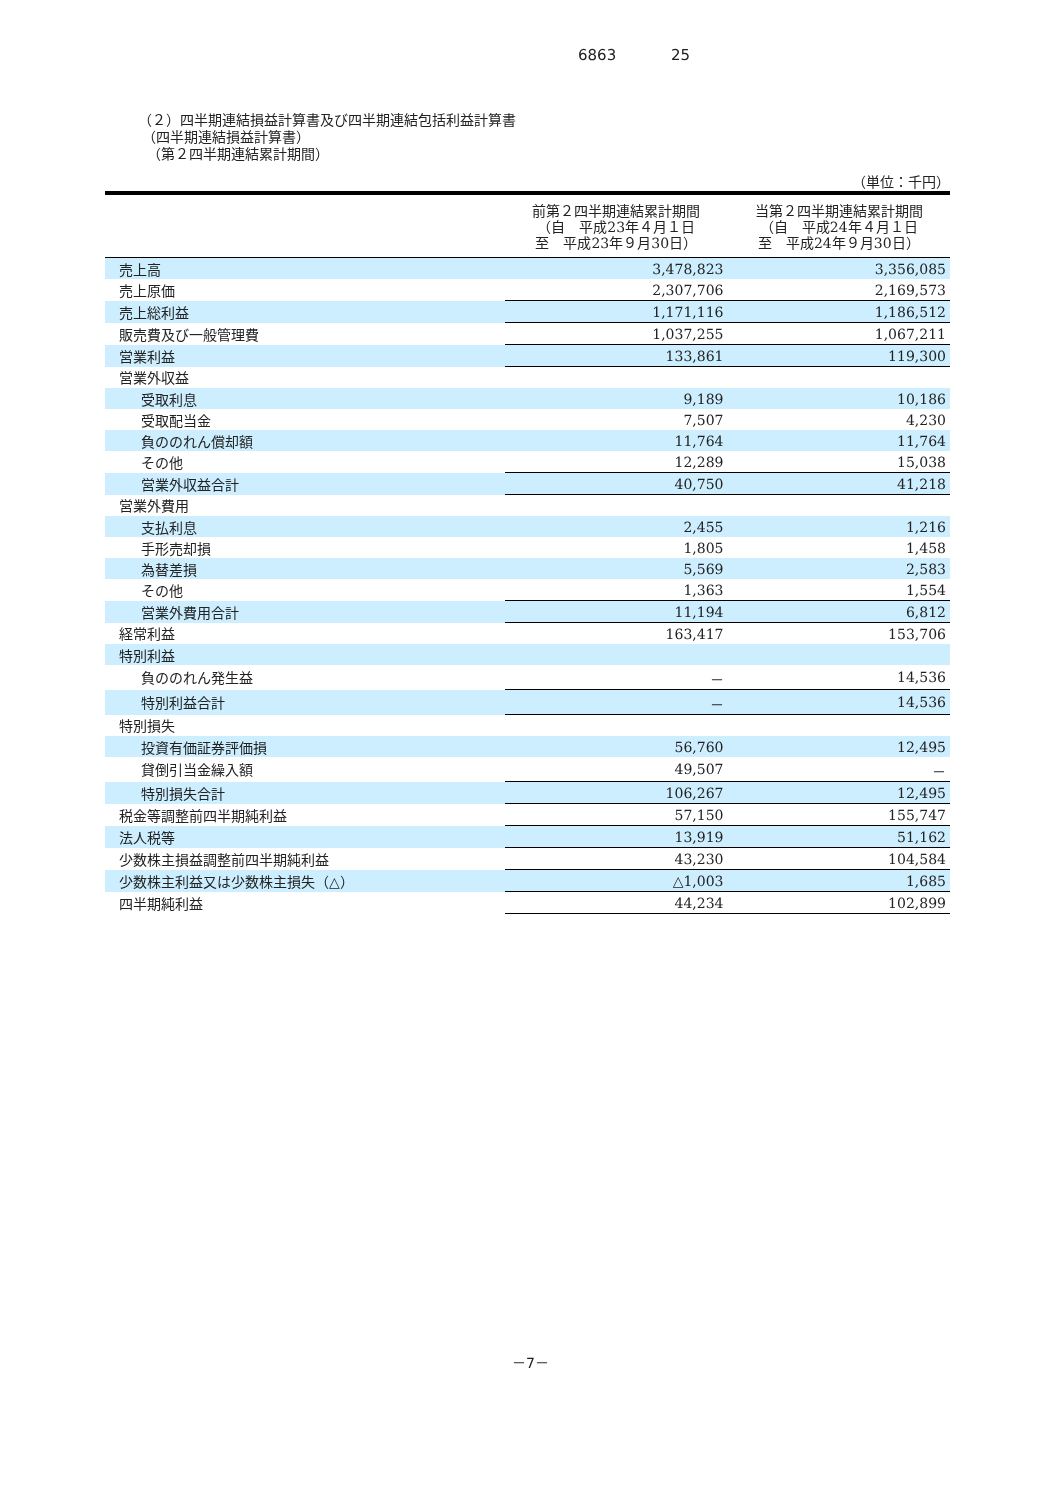6863 25
（２）四半期連結損益計算書及び四半期連結包括利益計算書
（四半期連結損益計算書）
（第２四半期連結累計期間）
（単位：千円）
| | 前第２四半期連結累計期間 （自 平成23年４月１日 至 平成23年９月30日） | 当第２四半期連結累計期間 （自 平成24年４月１日 至 平成24年９月30日） |
| --- | --- | --- |
| 売上高 | 3,478,823 | 3,356,085 |
| 売上原価 | 2,307,706 | 2,169,573 |
| 売上総利益 | 1,171,116 | 1,186,512 |
| 販売費及び一般管理費 | 1,037,255 | 1,067,211 |
| 営業利益 | 133,861 | 119,300 |
| 営業外収益 | | |
| 受取利息 | 9,189 | 10,186 |
| 受取配当金 | 7,507 | 4,230 |
| 負ののれん償却額 | 11,764 | 11,764 |
| その他 | 12,289 | 15,038 |
| 営業外収益合計 | 40,750 | 41,218 |
| 営業外費用 | | |
| 支払利息 | 2,455 | 1,216 |
| 手形売却損 | 1,805 | 1,458 |
| 為替差損 | 5,569 | 2,583 |
| その他 | 1,363 | 1,554 |
| 営業外費用合計 | 11,194 | 6,812 |
| 経常利益 | 163,417 | 153,706 |
| 特別利益 | | |
| 負ののれん発生益 | － | 14,536 |
| 特別利益合計 | － | 14,536 |
| 特別損失 | | |
| 投資有価証券評価損 | 56,760 | 12,495 |
| 貸倒引当金繰入額 | 49,507 | － |
| 特別損失合計 | 106,267 | 12,495 |
| 税金等調整前四半期純利益 | 57,150 | 155,747 |
| 法人税等 | 13,919 | 51,162 |
| 少数株主損益調整前四半期純利益 | 43,230 | 104,584 |
| 少数株主利益又は少数株主損失（△） | △1,003 | 1,685 |
| 四半期純利益 | 44,234 | 102,899 |
－7－